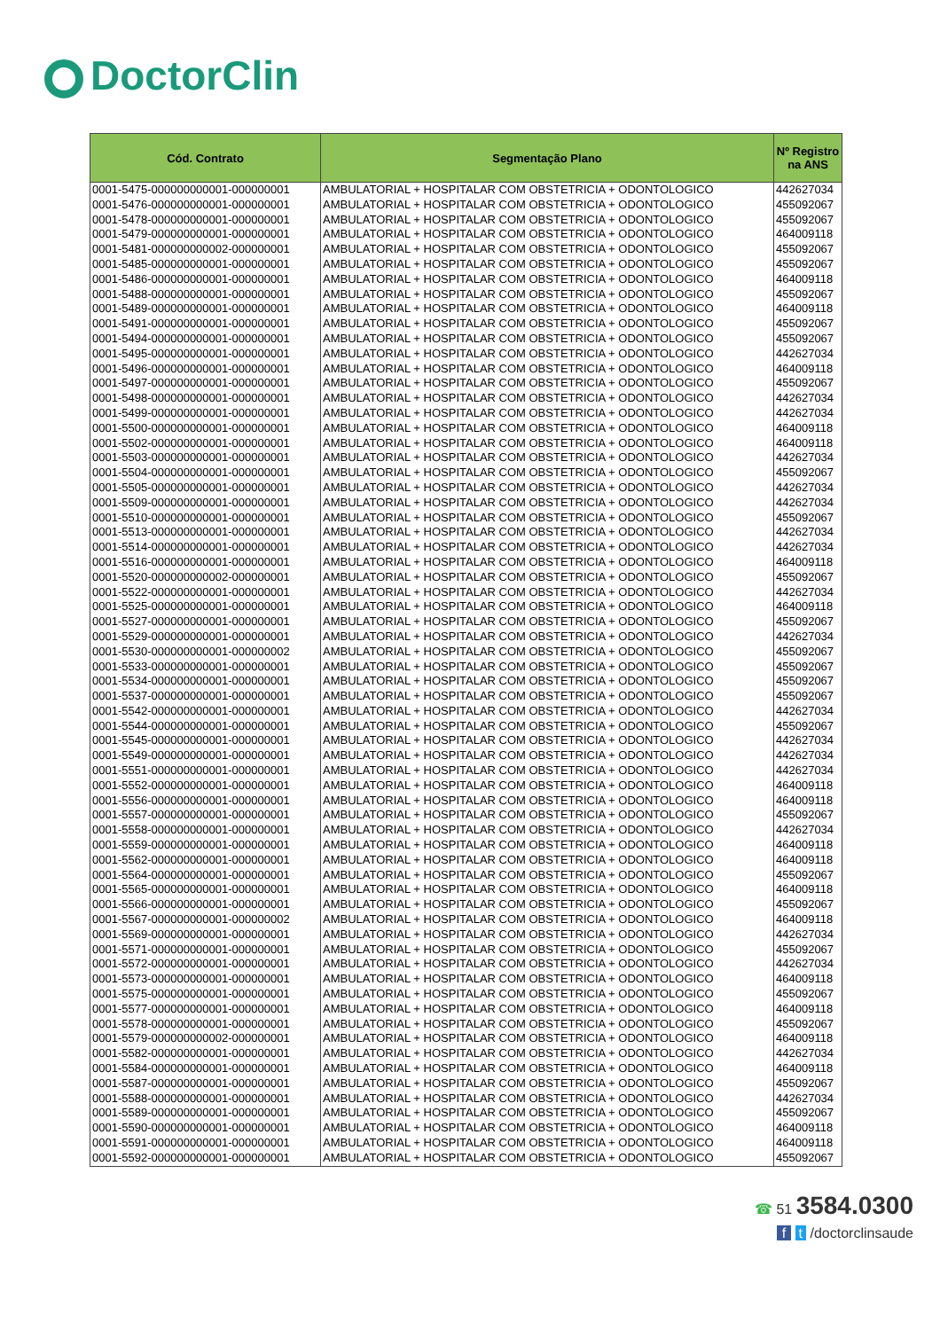DoctorClin
| Cód. Contrato | Segmentação Plano | Nº Registro na ANS |
| --- | --- | --- |
| 0001-5475-000000000001-000000001 | AMBULATORIAL + HOSPITALAR COM OBSTETRICIA + ODONTOLOGICO | 442627034 |
| 0001-5476-000000000001-000000001 | AMBULATORIAL + HOSPITALAR COM OBSTETRICIA + ODONTOLOGICO | 455092067 |
| 0001-5478-000000000001-000000001 | AMBULATORIAL + HOSPITALAR COM OBSTETRICIA + ODONTOLOGICO | 455092067 |
| 0001-5479-000000000001-000000001 | AMBULATORIAL + HOSPITALAR COM OBSTETRICIA + ODONTOLOGICO | 464009118 |
| 0001-5481-000000000002-000000001 | AMBULATORIAL + HOSPITALAR COM OBSTETRICIA + ODONTOLOGICO | 455092067 |
| 0001-5485-000000000001-000000001 | AMBULATORIAL + HOSPITALAR COM OBSTETRICIA + ODONTOLOGICO | 455092067 |
| 0001-5486-000000000001-000000001 | AMBULATORIAL + HOSPITALAR COM OBSTETRICIA + ODONTOLOGICO | 464009118 |
| 0001-5488-000000000001-000000001 | AMBULATORIAL + HOSPITALAR COM OBSTETRICIA + ODONTOLOGICO | 455092067 |
| 0001-5489-000000000001-000000001 | AMBULATORIAL + HOSPITALAR COM OBSTETRICIA + ODONTOLOGICO | 464009118 |
| 0001-5491-000000000001-000000001 | AMBULATORIAL + HOSPITALAR COM OBSTETRICIA + ODONTOLOGICO | 455092067 |
| 0001-5494-000000000001-000000001 | AMBULATORIAL + HOSPITALAR COM OBSTETRICIA + ODONTOLOGICO | 455092067 |
| 0001-5495-000000000001-000000001 | AMBULATORIAL + HOSPITALAR COM OBSTETRICIA + ODONTOLOGICO | 442627034 |
| 0001-5496-000000000001-000000001 | AMBULATORIAL + HOSPITALAR COM OBSTETRICIA + ODONTOLOGICO | 464009118 |
| 0001-5497-000000000001-000000001 | AMBULATORIAL + HOSPITALAR COM OBSTETRICIA + ODONTOLOGICO | 455092067 |
| 0001-5498-000000000001-000000001 | AMBULATORIAL + HOSPITALAR COM OBSTETRICIA + ODONTOLOGICO | 442627034 |
| 0001-5499-000000000001-000000001 | AMBULATORIAL + HOSPITALAR COM OBSTETRICIA + ODONTOLOGICO | 442627034 |
| 0001-5500-000000000001-000000001 | AMBULATORIAL + HOSPITALAR COM OBSTETRICIA + ODONTOLOGICO | 464009118 |
| 0001-5502-000000000001-000000001 | AMBULATORIAL + HOSPITALAR COM OBSTETRICIA + ODONTOLOGICO | 464009118 |
| 0001-5503-000000000001-000000001 | AMBULATORIAL + HOSPITALAR COM OBSTETRICIA + ODONTOLOGICO | 442627034 |
| 0001-5504-000000000001-000000001 | AMBULATORIAL + HOSPITALAR COM OBSTETRICIA + ODONTOLOGICO | 455092067 |
| 0001-5505-000000000001-000000001 | AMBULATORIAL + HOSPITALAR COM OBSTETRICIA + ODONTOLOGICO | 442627034 |
| 0001-5509-000000000001-000000001 | AMBULATORIAL + HOSPITALAR COM OBSTETRICIA + ODONTOLOGICO | 442627034 |
| 0001-5510-000000000001-000000001 | AMBULATORIAL + HOSPITALAR COM OBSTETRICIA + ODONTOLOGICO | 455092067 |
| 0001-5513-000000000001-000000001 | AMBULATORIAL + HOSPITALAR COM OBSTETRICIA + ODONTOLOGICO | 442627034 |
| 0001-5514-000000000001-000000001 | AMBULATORIAL + HOSPITALAR COM OBSTETRICIA + ODONTOLOGICO | 442627034 |
| 0001-5516-000000000001-000000001 | AMBULATORIAL + HOSPITALAR COM OBSTETRICIA + ODONTOLOGICO | 464009118 |
| 0001-5520-000000000002-000000001 | AMBULATORIAL + HOSPITALAR COM OBSTETRICIA + ODONTOLOGICO | 455092067 |
| 0001-5522-000000000001-000000001 | AMBULATORIAL + HOSPITALAR COM OBSTETRICIA + ODONTOLOGICO | 442627034 |
| 0001-5525-000000000001-000000001 | AMBULATORIAL + HOSPITALAR COM OBSTETRICIA + ODONTOLOGICO | 464009118 |
| 0001-5527-000000000001-000000001 | AMBULATORIAL + HOSPITALAR COM OBSTETRICIA + ODONTOLOGICO | 455092067 |
| 0001-5529-000000000001-000000001 | AMBULATORIAL + HOSPITALAR COM OBSTETRICIA + ODONTOLOGICO | 442627034 |
| 0001-5530-000000000001-000000002 | AMBULATORIAL + HOSPITALAR COM OBSTETRICIA + ODONTOLOGICO | 455092067 |
| 0001-5533-000000000001-000000001 | AMBULATORIAL + HOSPITALAR COM OBSTETRICIA + ODONTOLOGICO | 455092067 |
| 0001-5534-000000000001-000000001 | AMBULATORIAL + HOSPITALAR COM OBSTETRICIA + ODONTOLOGICO | 455092067 |
| 0001-5537-000000000001-000000001 | AMBULATORIAL + HOSPITALAR COM OBSTETRICIA + ODONTOLOGICO | 455092067 |
| 0001-5542-000000000001-000000001 | AMBULATORIAL + HOSPITALAR COM OBSTETRICIA + ODONTOLOGICO | 442627034 |
| 0001-5544-000000000001-000000001 | AMBULATORIAL + HOSPITALAR COM OBSTETRICIA + ODONTOLOGICO | 455092067 |
| 0001-5545-000000000001-000000001 | AMBULATORIAL + HOSPITALAR COM OBSTETRICIA + ODONTOLOGICO | 442627034 |
| 0001-5549-000000000001-000000001 | AMBULATORIAL + HOSPITALAR COM OBSTETRICIA + ODONTOLOGICO | 442627034 |
| 0001-5551-000000000001-000000001 | AMBULATORIAL + HOSPITALAR COM OBSTETRICIA + ODONTOLOGICO | 442627034 |
| 0001-5552-000000000001-000000001 | AMBULATORIAL + HOSPITALAR COM OBSTETRICIA + ODONTOLOGICO | 464009118 |
| 0001-5556-000000000001-000000001 | AMBULATORIAL + HOSPITALAR COM OBSTETRICIA + ODONTOLOGICO | 464009118 |
| 0001-5557-000000000001-000000001 | AMBULATORIAL + HOSPITALAR COM OBSTETRICIA + ODONTOLOGICO | 455092067 |
| 0001-5558-000000000001-000000001 | AMBULATORIAL + HOSPITALAR COM OBSTETRICIA + ODONTOLOGICO | 442627034 |
| 0001-5559-000000000001-000000001 | AMBULATORIAL + HOSPITALAR COM OBSTETRICIA + ODONTOLOGICO | 464009118 |
| 0001-5562-000000000001-000000001 | AMBULATORIAL + HOSPITALAR COM OBSTETRICIA + ODONTOLOGICO | 464009118 |
| 0001-5564-000000000001-000000001 | AMBULATORIAL + HOSPITALAR COM OBSTETRICIA + ODONTOLOGICO | 455092067 |
| 0001-5565-000000000001-000000001 | AMBULATORIAL + HOSPITALAR COM OBSTETRICIA + ODONTOLOGICO | 464009118 |
| 0001-5566-000000000001-000000001 | AMBULATORIAL + HOSPITALAR COM OBSTETRICIA + ODONTOLOGICO | 455092067 |
| 0001-5567-000000000001-000000002 | AMBULATORIAL + HOSPITALAR COM OBSTETRICIA + ODONTOLOGICO | 464009118 |
| 0001-5569-000000000001-000000001 | AMBULATORIAL + HOSPITALAR COM OBSTETRICIA + ODONTOLOGICO | 442627034 |
| 0001-5571-000000000001-000000001 | AMBULATORIAL + HOSPITALAR COM OBSTETRICIA + ODONTOLOGICO | 455092067 |
| 0001-5572-000000000001-000000001 | AMBULATORIAL + HOSPITALAR COM OBSTETRICIA + ODONTOLOGICO | 442627034 |
| 0001-5573-000000000001-000000001 | AMBULATORIAL + HOSPITALAR COM OBSTETRICIA + ODONTOLOGICO | 464009118 |
| 0001-5575-000000000001-000000001 | AMBULATORIAL + HOSPITALAR COM OBSTETRICIA + ODONTOLOGICO | 455092067 |
| 0001-5577-000000000001-000000001 | AMBULATORIAL + HOSPITALAR COM OBSTETRICIA + ODONTOLOGICO | 464009118 |
| 0001-5578-000000000001-000000001 | AMBULATORIAL + HOSPITALAR COM OBSTETRICIA + ODONTOLOGICO | 455092067 |
| 0001-5579-000000000002-000000001 | AMBULATORIAL + HOSPITALAR COM OBSTETRICIA + ODONTOLOGICO | 464009118 |
| 0001-5582-000000000001-000000001 | AMBULATORIAL + HOSPITALAR COM OBSTETRICIA + ODONTOLOGICO | 442627034 |
| 0001-5584-000000000001-000000001 | AMBULATORIAL + HOSPITALAR COM OBSTETRICIA + ODONTOLOGICO | 464009118 |
| 0001-5587-000000000001-000000001 | AMBULATORIAL + HOSPITALAR COM OBSTETRICIA + ODONTOLOGICO | 455092067 |
| 0001-5588-000000000001-000000001 | AMBULATORIAL + HOSPITALAR COM OBSTETRICIA + ODONTOLOGICO | 442627034 |
| 0001-5589-000000000001-000000001 | AMBULATORIAL + HOSPITALAR COM OBSTETRICIA + ODONTOLOGICO | 455092067 |
| 0001-5590-000000000001-000000001 | AMBULATORIAL + HOSPITALAR COM OBSTETRICIA + ODONTOLOGICO | 464009118 |
| 0001-5591-000000000001-000000001 | AMBULATORIAL + HOSPITALAR COM OBSTETRICIA + ODONTOLOGICO | 464009118 |
| 0001-5592-000000000001-000000001 | AMBULATORIAL + HOSPITALAR COM OBSTETRICIA + ODONTOLOGICO | 455092067 |
☎ 51 3584.0300
f t /doctorclinsaude